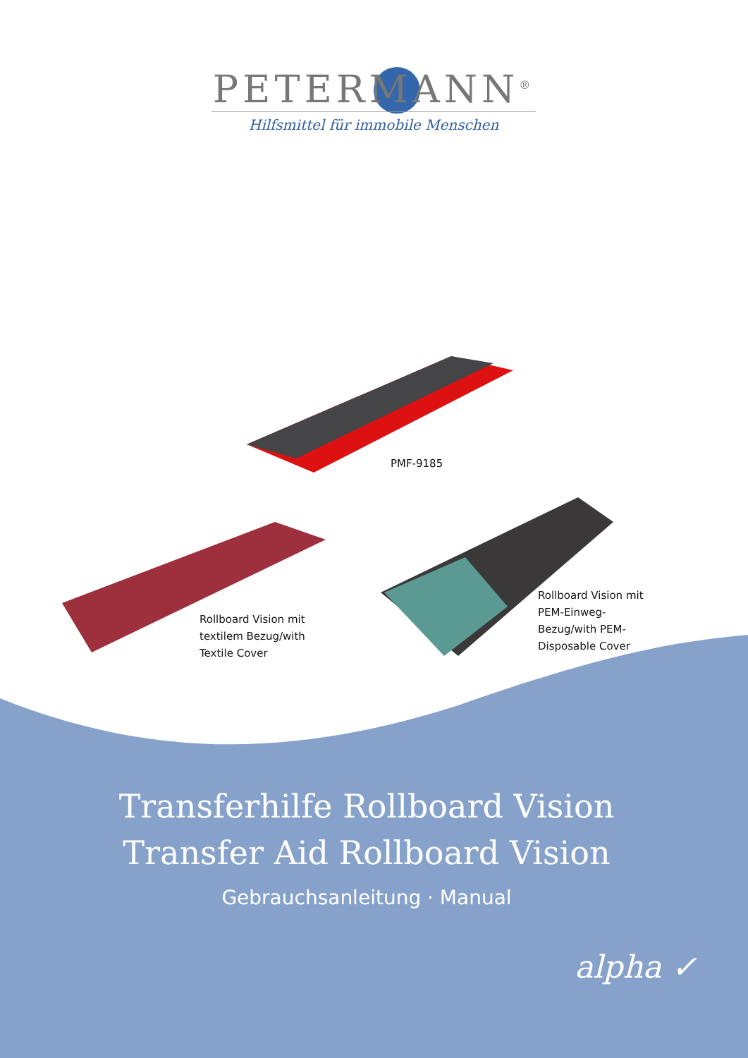PETERMANN<sup>®</sup>
Hilfsmittel für immobile Menschen
PMF-9185
Rollboard Vision mit
textilem Bezug/with
Textile Cover
Rollboard Vision mit
PEM-Einweg-
Bezug/with PEM-
Disposable Cover
Transferhilfe Rollboard Vision
Transfer Aid Rollboard Vision
Gebrauchsanleitung · Manual
alpha ✓